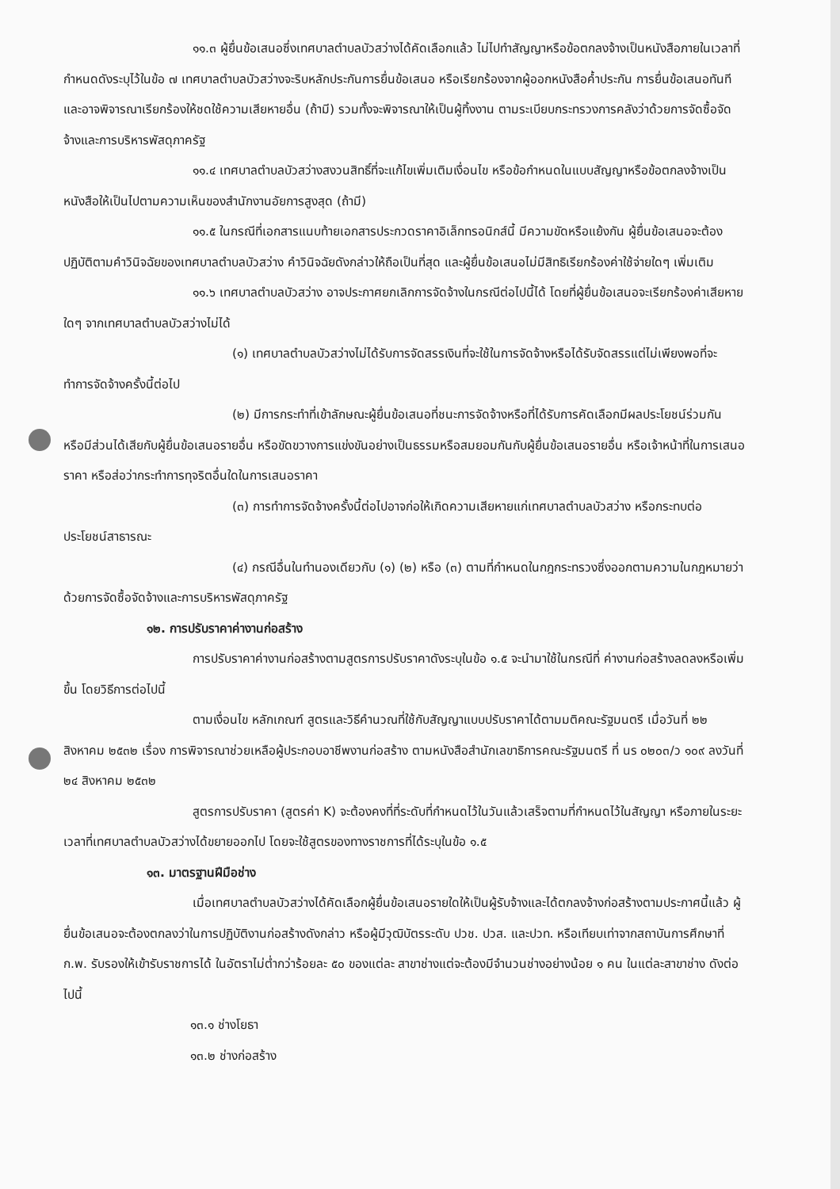๑๑.๓ ผู้ยื่นข้อเสนอซึ่งเทศบาลตำบลบัวสว่างได้คัดเลือกแล้ว ไม่ไปทำสัญญาหรือข้อตกลงจ้างเป็นหนังสือภายในเวลาที่กำหนดดังระบุไว้ในข้อ ๗ เทศบาลตำบลบัวสว่างจะริบหลักประกันการยื่นข้อเสนอ หรือเรียกร้องจากผู้ออกหนังสือค้ำประกัน การยื่นข้อเสนอทันที และอาจพิจารณาเรียกร้องให้ชดใช้ความเสียหายอื่น (ถ้ามี) รวมทั้งจะพิจารณาให้เป็นผู้ทิ้งงาน ตามระเบียบกระทรวงการคลังว่าด้วยการจัดซื้อจัดจ้างและการบริหารพัสดุภาครัฐ
๑๑.๔ เทศบาลตำบลบัวสว่างสงวนสิทธิ์ที่จะแก้ไขเพิ่มเติมเงื่อนไข หรือข้อกำหนดในแบบสัญญาหรือข้อตกลงจ้างเป็นหนังสือให้เป็นไปตามความเห็นของสำนักงานอัยการสูงสุด (ถ้ามี)
๑๑.๕ ในกรณีที่เอกสารแนบท้ายเอกสารประกวดราคาอิเล็กทรอนิกส์นี้ มีความขัดหรือแย้งกัน ผู้ยื่นข้อเสนอจะต้องปฏิบัติตามคำวินิจฉัยของเทศบาลตำบลบัวสว่าง คำวินิจฉัยดังกล่าวให้ถือเป็นที่สุด และผู้ยื่นข้อเสนอไม่มีสิทธิเรียกร้องค่าใช้จ่ายใดๆ เพิ่มเติม
๑๑.๖ เทศบาลตำบลบัวสว่าง อาจประกาศยกเลิกการจัดจ้างในกรณีต่อไปนี้ได้ โดยที่ผู้ยื่นข้อเสนอจะเรียกร้องค่าเสียหายใดๆ จากเทศบาลตำบลบัวสว่างไม่ได้
(๑) เทศบาลตำบลบัวสว่างไม่ได้รับการจัดสรรเงินที่จะใช้ในการจัดจ้างหรือได้รับจัดสรรแต่ไม่เพียงพอที่จะทำการจัดจ้างครั้งนี้ต่อไป
(๒) มีการกระทำที่เข้าลักษณะผู้ยื่นข้อเสนอที่ชนะการจัดจ้างหรือที่ได้รับการคัดเลือกมีผลประโยชน์ร่วมกัน หรือมีส่วนได้เสียกับผู้ยื่นข้อเสนอรายอื่น หรือขัดขวางการแข่งขันอย่างเป็นธรรมหรือสมยอมกันกับผู้ยื่นข้อเสนอรายอื่น หรือเจ้าหน้าที่ในการเสนอราคา หรือส่อว่ากระทำการทุจริตอื่นใดในการเสนอราคา
(๓) การทำการจัดจ้างครั้งนี้ต่อไปอาจก่อให้เกิดความเสียหายแก่เทศบาลตำบลบัวสว่าง หรือกระทบต่อประโยชน์สาธารณะ
(๔) กรณีอื่นในทำนองเดียวกับ (๑) (๒) หรือ (๓) ตามที่กำหนดในกฎกระทรวงซึ่งออกตามความในกฎหมายว่าด้วยการจัดซื้อจัดจ้างและการบริหารพัสดุภาครัฐ
๑๒. การปรับราคาค่างานก่อสร้าง
การปรับราคาค่างานก่อสร้างตามสูตรการปรับราคาดังระบุในข้อ ๑.๕ จะนำมาใช้ในกรณีที่ ค่างานก่อสร้างลดลงหรือเพิ่มขึ้น โดยวิธีการต่อไปนี้
ตามเงื่อนไข หลักเกณฑ์ สูตรและวิธีคำนวณที่ใช้กับสัญญาแบบปรับราคาได้ตามมติคณะรัฐมนตรี เมื่อวันที่ ๒๒ สิงหาคม ๒๕๓๒ เรื่อง การพิจารณาช่วยเหลือผู้ประกอบอาชีพงานก่อสร้าง ตามหนังสือสำนักเลขาธิการคณะรัฐมนตรี ที่ นร ๐๒๐๓/ว ๑๐๙ ลงวันที่ ๒๔ สิงหาคม ๒๕๓๒
สูตรการปรับราคา (สูตรค่า K) จะต้องคงที่ที่ระดับที่กำหนดไว้ในวันแล้วเสร็จตามที่กำหนดไว้ในสัญญา หรือภายในระยะเวลาที่เทศบาลตำบลบัวสว่างได้ขยายออกไป โดยจะใช้สูตรของทางราชการที่ได้ระบุในข้อ ๑.๕
๑๓. มาตรฐานฝีมือช่าง
เมื่อเทศบาลตำบลบัวสว่างได้คัดเลือกผู้ยื่นข้อเสนอรายใดให้เป็นผู้รับจ้างและได้ตกลงจ้างก่อสร้างตามประกาศนี้แล้ว ผู้ยื่นข้อเสนอจะต้องตกลงว่าในการปฏิบัติงานก่อสร้างดังกล่าว หรือผู้มีวุฒิบัตรระดับ ปวช. ปวส. และปวท. หรือเทียบเท่าจากสถาบันการศึกษาที่ ก.พ. รับรองให้เข้ารับราชการได้ ในอัตราไม่ต่ำกว่าร้อยละ ๕๐ ของแต่ละ สาขาช่างแต่จะต้องมีจำนวนช่างอย่างน้อย ๑ คน ในแต่ละสาขาช่าง ดังต่อไปนี้
๑๓.๑ ช่างโยธา
๑๓.๒ ช่างก่อสร้าง